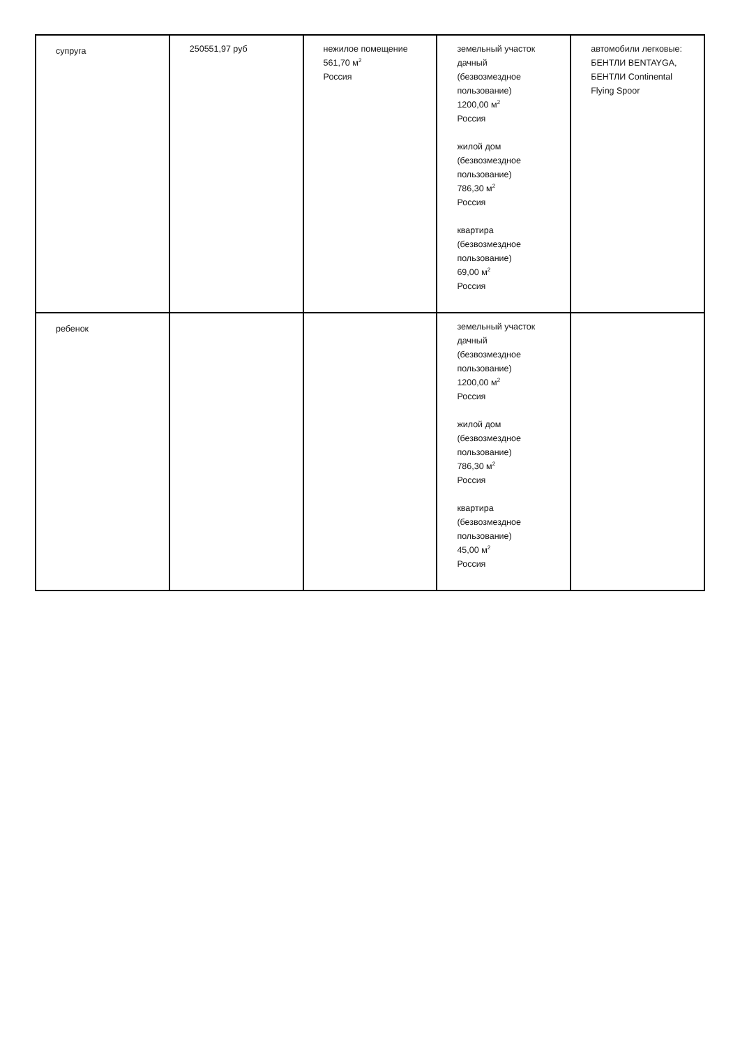| супруга | 250551,97 руб | нежилое помещение 561,70 м<sup>2</sup> Россия | земельный участок дачный (безвозмездное пользование) 1200,00 м<sup>2</sup> Россия жилой дом (безвозмездное пользование) 786,30 м<sup>2</sup> Россия квартира (безвозмездное пользование) 69,00 м<sup>2</sup> Россия | автомобили легковые: БЕНТЛИ BENTAYGA, БЕНТЛИ Continental Flying Spoor |
| ребенок | | | земельный участок дачный (безвозмездное пользование) 1200,00 м<sup>2</sup> Россия жилой дом (безвозмездное пользование) 786,30 м<sup>2</sup> Россия квартира (безвозмездное пользование) 45,00 м<sup>2</sup> Россия | |